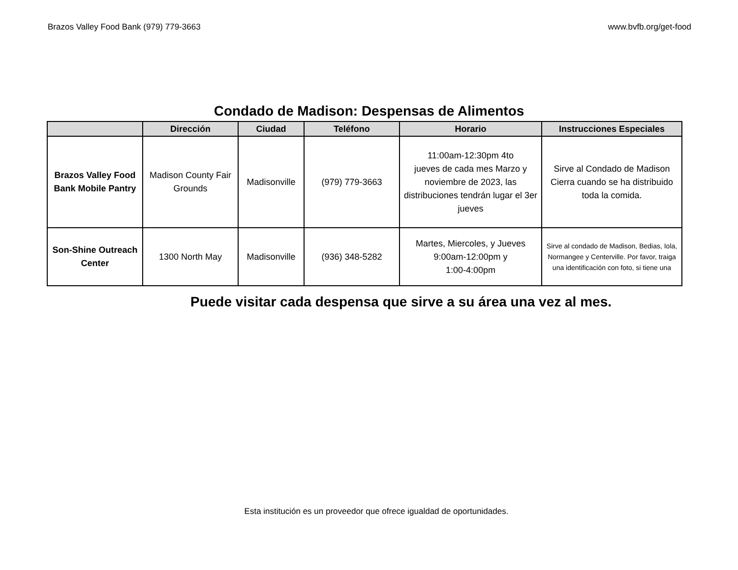Brazos Valley Food Bank (979) 779-3663 www.bvfb.org/get-food
Condado de Madison: Despensas de Alimentos
| | Dirección | Ciudad | Teléfono | Horario | Instrucciones Especiales |
| --- | --- | --- | --- | --- | --- |
| Brazos Valley Food Bank Mobile Pantry | Madison County Fair Grounds | Madisonville | (979) 779-3663 | 11:00am-12:30pm 4to jueves de cada mes Marzo y noviembre de 2023, las distribuciones tendrán lugar el 3er jueves | Sirve al Condado de Madison Cierra cuando se ha distribuido toda la comida. |
| Son-Shine Outreach Center | 1300 North May | Madisonville | (936) 348-5282 | Martes, Miercoles, y Jueves 9:00am-12:00pm y 1:00-4:00pm | Sirve al condado de Madison, Bedias, Iola, Normangee y Centerville. Por favor, traiga una identificación con foto, si tiene una |
Puede visitar cada despensa que sirve a su área una vez al mes.
Esta institución es un proveedor que ofrece igualdad de oportunidades.